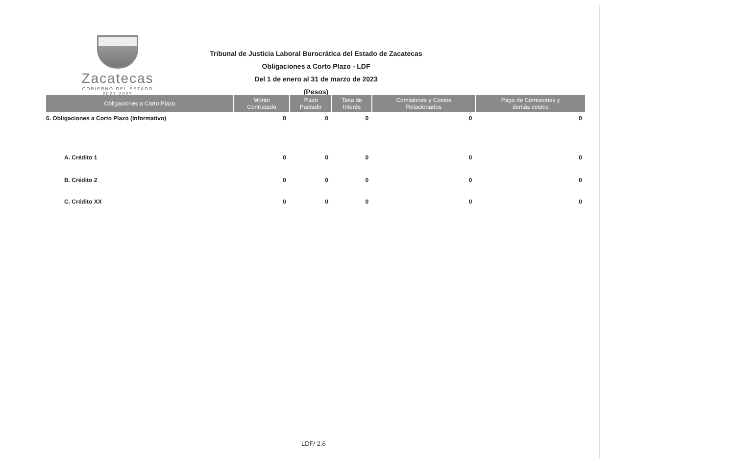Zacatecas
GOBIERNO DEL ESTADO
2021-2027
Tribunal de Justicia Laboral Burocrática del Estado de Zacatecas
Obligaciones a Corto Plazo - LDF
Del 1 de enero al 31 de marzo de 2023
(Pesos)
| Obligaciones a Corto Plazo | Monto Contratado | Plazo Pactado | Tasa de Interés | Comisiones y Costos Relacionados | Pago de Comisiones y demás costos |
| --- | --- | --- | --- | --- | --- |
| 6. Obligaciones a Corto Plazo (Informativo) | 0 | 0 | 0 | 0 | 0 |
| A. Crédito 1 | 0 | 0 | 0 | 0 | 0 |
| B. Crédito 2 | 0 | 0 | 0 | 0 | 0 |
| C. Crédito XX | 0 | 0 | 0 | 0 | 0 |
LDF/ 2.6